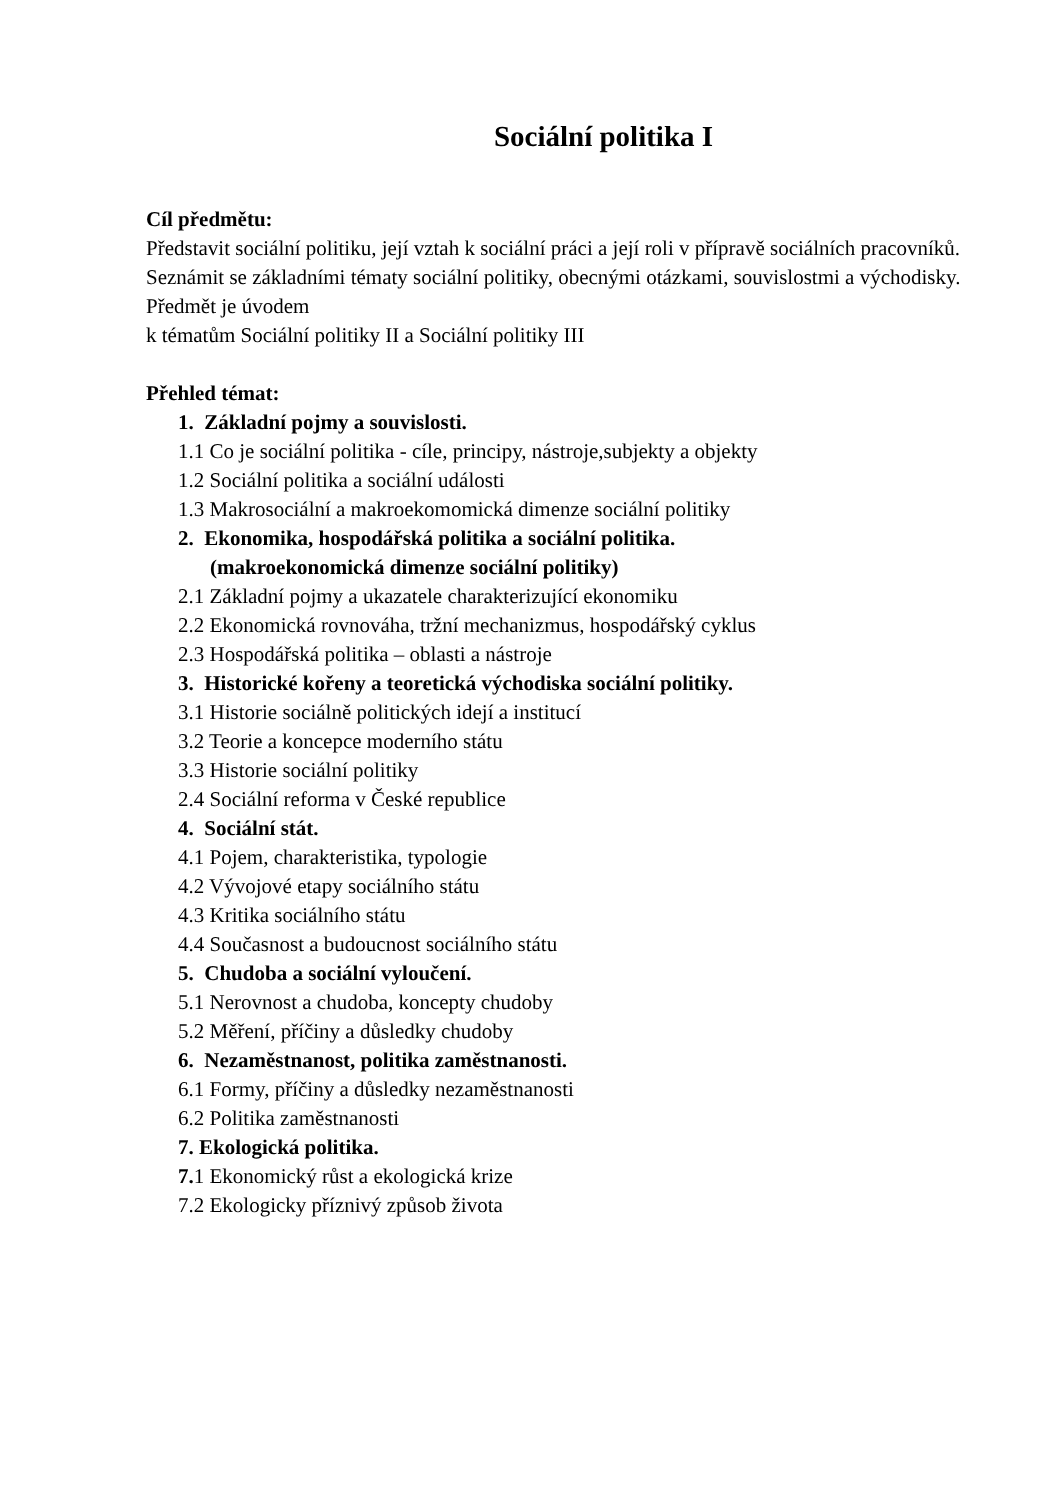Sociální politika I
Cíl předmětu:
Představit sociální politiku, její vztah k sociální práci a její roli v přípravě sociálních pracovníků. Seznámit se základními tématy sociální politiky, obecnými otázkami, souvislostmi a východisky. Předmět je úvodem
k tématům Sociální politiky II a Sociální politiky III
Přehled témat:
1. Základní pojmy a souvislosti.
1.1 Co je sociální politika - cíle, principy, nástroje,subjekty a objekty
1.2 Sociální politika a sociální události
1.3 Makrosociální a makroekomomická dimenze sociální politiky
2. Ekonomika, hospodářská politika a sociální politika.
(makroekonomická dimenze sociální politiky)
2.1 Základní pojmy a ukazatele charakterizující ekonomiku
2.2 Ekonomická rovnováha, tržní mechanizmus, hospodářský cyklus
2.3 Hospodářská politika – oblasti a nástroje
3. Historické kořeny a teoretická východiska sociální politiky.
3.1 Historie sociálně politických idejí a institucí
3.2 Teorie a koncepce moderního státu
3.3 Historie sociální politiky
2.4 Sociální reforma v České republice
4. Sociální stát.
4.1 Pojem, charakteristika, typologie
4.2 Vývojové etapy sociálního státu
4.3 Kritika sociálního státu
4.4 Současnost a budoucnost sociálního státu
5. Chudoba a sociální vyloučení.
5.1 Nerovnost a chudoba, koncepty chudoby
5.2 Měření, příčiny a důsledky chudoby
6. Nezaměstnanost, politika zaměstnanosti.
6.1 Formy, příčiny a důsledky nezaměstnanosti
6.2 Politika zaměstnanosti
7. Ekologická politika.
7. 1 Ekonomický růst a ekologická krize
7.2 Ekologicky příznivý způsob života